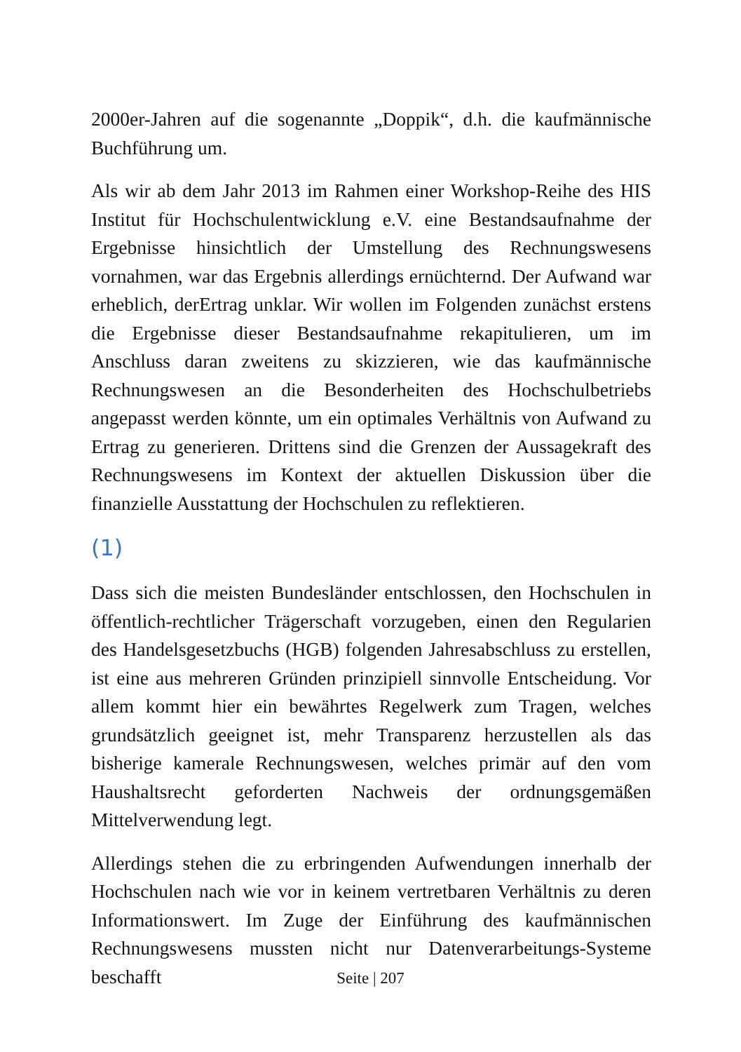2000er-Jahren auf die sogenannte „Doppik“, d.h. die kaufmännische Buchführung um.
Als wir ab dem Jahr 2013 im Rahmen einer Workshop-Reihe des HIS Institut für Hochschulentwicklung e.V. eine Bestandsaufnahme der Ergebnisse hinsichtlich der Umstellung des Rechnungswesens vornahmen, war das Ergebnis allerdings ernüchternd. Der Aufwand war erheblich, derErtrag unklar. Wir wollen im Folgenden zunächst erstens die Ergebnisse dieser Bestandsaufnahme rekapitulieren, um im Anschluss daran zweitens zu skizzieren, wie das kaufmännische Rechnungswesen an die Besonderheiten des Hochschulbetriebs angepasst werden könnte, um ein optimales Verhältnis von Aufwand zu Ertrag zu generieren. Drittens sind die Grenzen der Aussagekraft des Rechnungswesens im Kontext der aktuellen Diskussion über die finanzielle Ausstattung der Hochschulen zu reflektieren.
(1)
Dass sich die meisten Bundesländer entschlossen, den Hochschulen in öffentlich-rechtlicher Trägerschaft vorzugeben, einen den Regularien des Handelsgesetzbuchs (HGB) folgenden Jahresabschluss zu erstellen, ist eine aus mehreren Gründen prinzipiell sinnvolle Entscheidung. Vor allem kommt hier ein bewährtes Regelwerk zum Tragen, welches grundsätzlich geeignet ist, mehr Transparenz herzustellen als das bisherige kamerale Rechnungswesen, welches primär auf den vom Haushaltsrecht geforderten Nachweis der ordnungsgemäßen Mittelverwendung legt.
Allerdings stehen die zu erbringenden Aufwendungen innerhalb der Hochschulen nach wie vor in keinem vertretbaren Verhältnis zu deren Informationswert. Im Zuge der Einführung des kaufmännischen Rechnungswesens mussten nicht nur Datenverarbeitungs-Systeme beschafft
Seite | 207